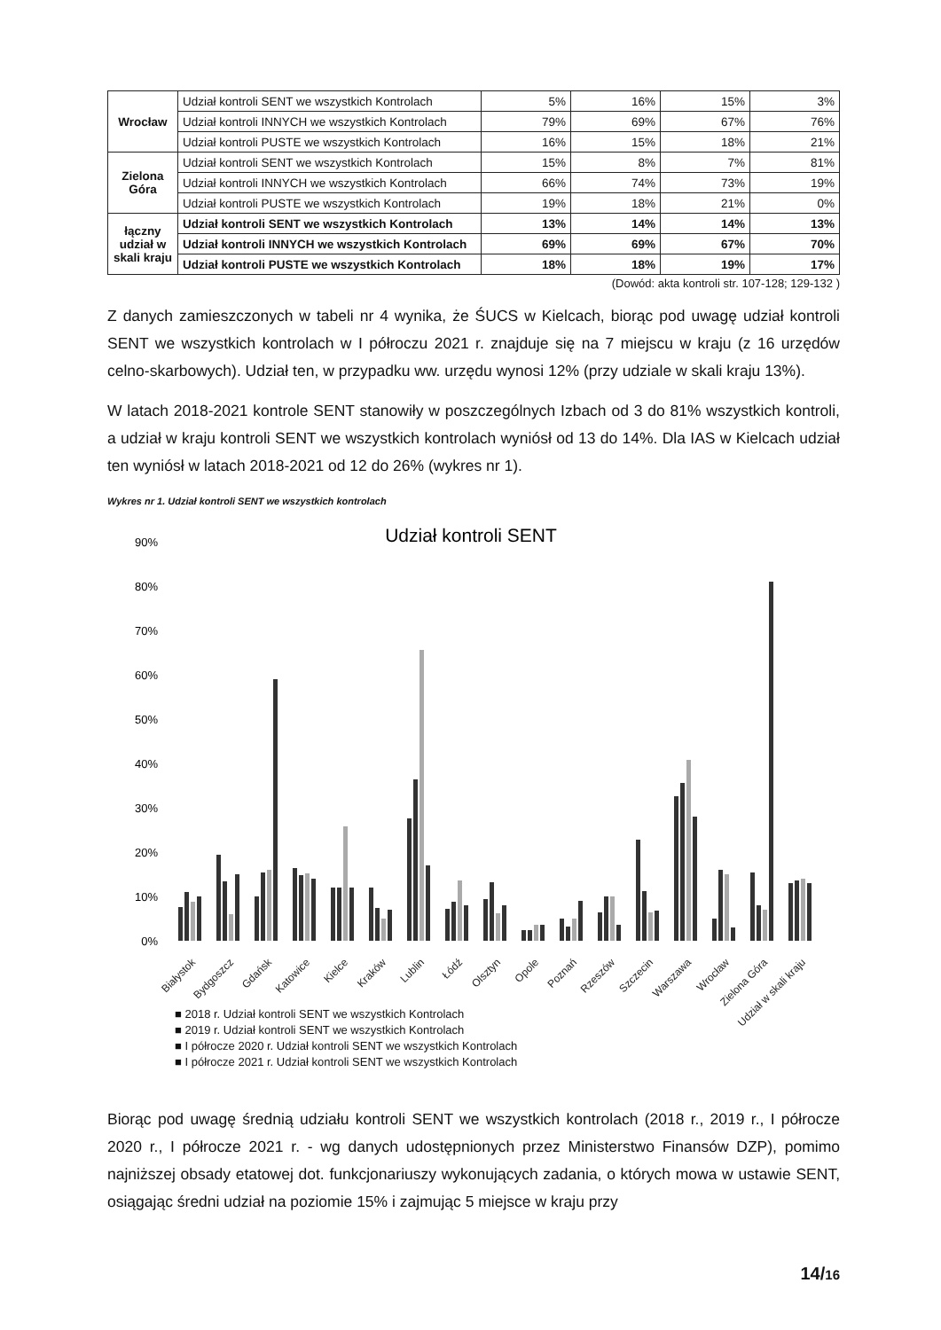| Wrocław | Udział kontroli SENT we wszystkich Kontrolach | 5% | 16% | 15% | 3% |
| | Udział kontroli INNYCH we wszystkich Kontrolach | 79% | 69% | 67% | 76% |
| | Udział kontroli PUSTE we wszystkich Kontrolach | 16% | 15% | 18% | 21% |
| Zielona Góra | Udział kontroli SENT we wszystkich Kontrolach | 15% | 8% | 7% | 81% |
| | Udział kontroli INNYCH we wszystkich Kontrolach | 66% | 74% | 73% | 19% |
| | Udział kontroli PUSTE we wszystkich Kontrolach | 19% | 18% | 21% | 0% |
| łączny udział w skali kraju | Udział kontroli SENT we wszystkich Kontrolach | 13% | 14% | 14% | 13% |
| | Udział kontroli INNYCH we wszystkich Kontrolach | 69% | 69% | 67% | 70% |
| | Udział kontroli PUSTE we wszystkich Kontrolach | 18% | 18% | 19% | 17% |
(Dowód: akta kontroli str. 107-128; 129-132 )
Z danych zamieszczonych w tabeli nr 4 wynika, że ŚUCS w Kielcach, biorąc pod uwagę udział kontroli SENT we wszystkich kontrolach w I półroczu 2021 r. znajduje się na 7 miejscu w kraju (z 16 urzędów celno-skarbowych). Udział ten, w przypadku ww. urzędu wynosi 12% (przy udziale w skali kraju 13%).
W latach 2018-2021 kontrole SENT stanowiły w poszczególnych Izbach od 3 do 81% wszystkich kontroli, a udział w kraju kontroli SENT we wszystkich kontrolach wyniósł od 13 do 14%. Dla IAS w Kielcach udział ten wyniósł w latach 2018-2021 od 12 do 26% (wykres nr 1).
Wykres nr 1. Udział kontroli SENT we wszystkich kontrolach
Udział kontroli SENT
90%
80%
70%
60%
50%
40%
30%
20%
10%
0%
Białystok
Bydgoszcz
Gdańsk
Katowice
Kielce
Kraków
Lublin
Łódź
Olsztyn
Opole
Poznań
Rzeszów
Szczecin
Warszawa
Wrocław
Zielona Góra
Udział w skali kraju
■ 2018 r. Udział kontroli SENT we wszystkich Kontrolach
■ 2019 r. Udział kontroli SENT we wszystkich Kontrolach
■ I półrocze 2020 r. Udział kontroli SENT we wszystkich Kontrolach
■ I półrocze 2021 r. Udział kontroli SENT we wszystkich Kontrolach
Biorąc pod uwagę średnią udziału kontroli SENT we wszystkich kontrolach (2018 r., 2019 r., I półrocze 2020 r., I półrocze 2021 r. - wg danych udostępnionych przez Ministerstwo Finansów DZP), pomimo najniższej obsady etatowej dot. funkcjonariuszy wykonujących zadania, o których mowa w ustawie SENT, osiągając średni udział na poziomie 15% i zajmując 5 miejsce w kraju przy
14/16